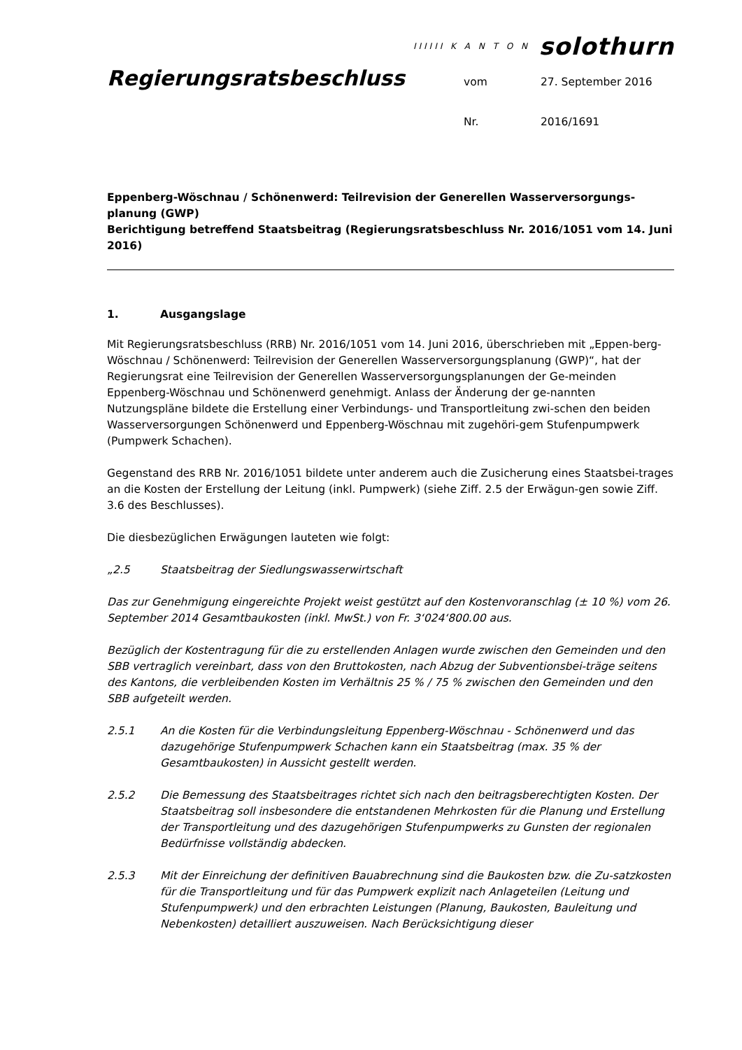IIIIII K A N T O N solothurn
Regierungsratsbeschluss
vom 27. September 2016 Nr. 2016/1691
Eppenberg-Wöschnau / Schönenwerd: Teilrevision der Generellen Wasserversorgungs-planung (GWP)
Berichtigung betreffend Staatsbeitrag (Regierungsratsbeschluss Nr. 2016/1051 vom 14. Juni 2016)
1. Ausgangslage
Mit Regierungsratsbeschluss (RRB) Nr. 2016/1051 vom 14. Juni 2016, überschrieben mit „Eppen-berg-Wöschnau / Schönenwerd: Teilrevision der Generellen Wasserversorgungsplanung (GWP)“, hat der Regierungsrat eine Teilrevision der Generellen Wasserversorgungsplanungen der Ge-meinden Eppenberg-Wöschnau und Schönenwerd genehmigt. Anlass der Änderung der ge-nannten Nutzungspläne bildete die Erstellung einer Verbindungs- und Transportleitung zwi-schen den beiden Wasserversorgungen Schönenwerd und Eppenberg-Wöschnau mit zugehöri-gem Stufenpumpwerk (Pumpwerk Schachen).
Gegenstand des RRB Nr. 2016/1051 bildete unter anderem auch die Zusicherung eines Staatsbei-trages an die Kosten der Erstellung der Leitung (inkl. Pumpwerk) (siehe Ziff. 2.5 der Erwägun-gen sowie Ziff. 3.6 des Beschlusses).
Die diesbezüglichen Erwägungen lauteten wie folgt:
„2.5 Staatsbeitrag der Siedlungswasserwirtschaft
Das zur Genehmigung eingereichte Projekt weist gestützt auf den Kostenvoranschlag (± 10 %) vom 26. September 2014 Gesamtbaukosten (inkl. MwSt.) von Fr. 3‘024‘800.00 aus.
Bezüglich der Kostentragung für die zu erstellenden Anlagen wurde zwischen den Gemeinden und den SBB vertraglich vereinbart, dass von den Bruttokosten, nach Abzug der Subventionsbei-träge seitens des Kantons, die verbleibenden Kosten im Verhältnis 25 % / 75 % zwischen den Gemeinden und den SBB aufgeteilt werden.
2.5.1 An die Kosten für die Verbindungsleitung Eppenberg-Wöschnau - Schönenwerd und das dazugehörige Stufenpumpwerk Schachen kann ein Staatsbeitrag (max. 35 % der Gesamtbaukosten) in Aussicht gestellt werden.
2.5.2 Die Bemessung des Staatsbeitrages richtet sich nach den beitragsberechtigten Kosten. Der Staatsbeitrag soll insbesondere die entstandenen Mehrkosten für die Planung und Erstellung der Transportleitung und des dazugehörigen Stufenpumpwerks zu Gunsten der regionalen Bedürfnisse vollständig abdecken.
2.5.3 Mit der Einreichung der definitiven Bauabrechnung sind die Baukosten bzw. die Zu-satzkosten für die Transportleitung und für das Pumpwerk explizit nach Anlageteilen (Leitung und Stufenpumpwerk) und den erbrachten Leistungen (Planung, Baukosten, Bauleitung und Nebenkosten) detailliert auszuweisen. Nach Berücksichtigung dieser